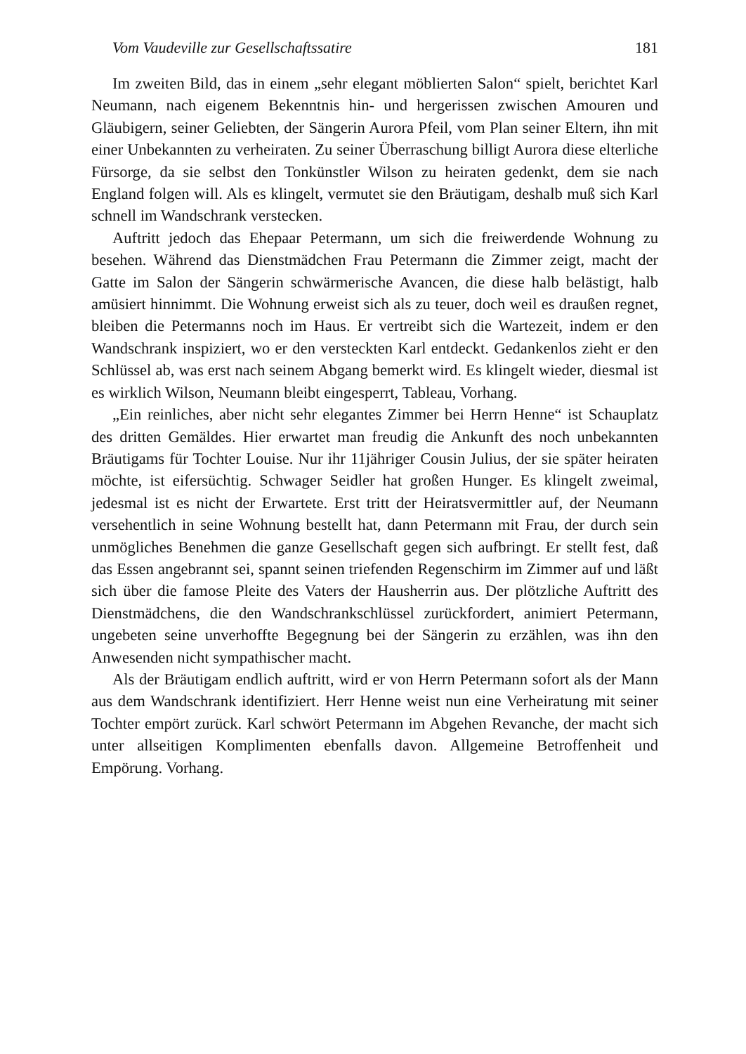Vom Vaudeville zur Gesellschaftssatire 181
Im zweiten Bild, das in einem „sehr elegant möblierten Salon“ spielt, berichtet Karl Neumann, nach eigenem Bekenntnis hin- und hergerissen zwischen Amouren und Gläubigern, seiner Geliebten, der Sängerin Aurora Pfeil, vom Plan seiner Eltern, ihn mit einer Unbekannten zu verheiraten. Zu seiner Überraschung billigt Aurora diese elterliche Fürsorge, da sie selbst den Tonkünstler Wilson zu heiraten gedenkt, dem sie nach England folgen will. Als es klingelt, vermutet sie den Bräutigam, deshalb muß sich Karl schnell im Wandschrank verstecken.
Auftritt jedoch das Ehepaar Petermann, um sich die freiwerdende Wohnung zu besehen. Während das Dienstmädchen Frau Petermann die Zimmer zeigt, macht der Gatte im Salon der Sängerin schwärmerische Avancen, die diese halb belästigt, halb amüsiert hinnimmt. Die Wohnung erweist sich als zu teuer, doch weil es draußen regnet, bleiben die Petermanns noch im Haus. Er vertreibt sich die Wartezeit, indem er den Wandschrank inspiziert, wo er den versteckten Karl entdeckt. Gedankenlos zieht er den Schlüssel ab, was erst nach seinem Abgang bemerkt wird. Es klingelt wieder, diesmal ist es wirklich Wilson, Neumann bleibt eingesperrt, Tableau, Vorhang.
„Ein reinliches, aber nicht sehr elegantes Zimmer bei Herrn Henne“ ist Schauplatz des dritten Gemäldes. Hier erwartet man freudig die Ankunft des noch unbekannten Bräutigams für Tochter Louise. Nur ihr 11jähriger Cousin Julius, der sie später heiraten möchte, ist eifersüchtig. Schwager Seidler hat großen Hunger. Es klingelt zweimal, jedesmal ist es nicht der Erwartete. Erst tritt der Heiratsvermittler auf, der Neumann versehentlich in seine Wohnung bestellt hat, dann Petermann mit Frau, der durch sein unmögliches Benehmen die ganze Gesellschaft gegen sich aufbringt. Er stellt fest, daß das Essen angebrannt sei, spannt seinen triefenden Regenschirm im Zimmer auf und läßt sich über die famose Pleite des Vaters der Hausherrin aus. Der plötzliche Auftritt des Dienstmädchens, die den Wandschrankschlüssel zurückfordert, animiert Petermann, ungebeten seine unverhoffte Begegnung bei der Sängerin zu erzählen, was ihn den Anwesenden nicht sympathischer macht.
Als der Bräutigam endlich auftritt, wird er von Herrn Petermann sofort als der Mann aus dem Wandschrank identifiziert. Herr Henne weist nun eine Verheiratung mit seiner Tochter empört zurück. Karl schwört Petermann im Abgehen Revanche, der macht sich unter allseitigen Komplimenten ebenfalls davon. Allgemeine Betroffenheit und Empörung. Vorhang.